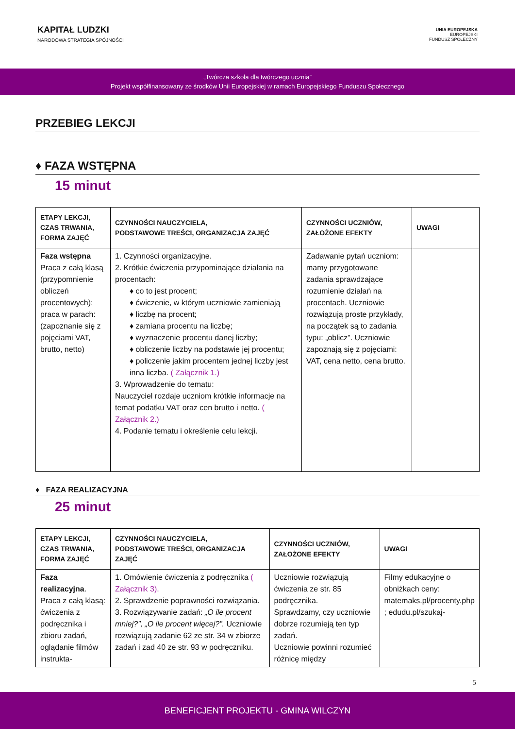KAPITAŁ LUDZKI
NARODOWA STRATEGIA SPÓJNOŚCI
UNIA EUROPEJSKA
EUROPEJSKI
FUNDUSZ SPOŁECZNY
„Twórcza szkoła dla twórczego ucznia”
Projekt współfinansowany ze środków Unii Europejskiej w ramach Europejskiego Funduszu Społecznego
PRZEBIEG LEKCJI
♦ FAZA WSTĘPNA
15 minut
| ETAPY LEKCJI, CZAS TRWANIA, FORMA ZAJĘĆ | CZYNNOŚCI NAUCZYCIELA, PODSTAWOWE TREŚCI, ORGANIZACJA ZAJĘĆ | CZYNNOŚCI UCZNIÓW, ZAŁOŻONE EFEKTY | UWAGI |
| --- | --- | --- | --- |
| Faza wstępna Praca z całą klasą (przypomnienie obliczeń procentowych); praca w parach: (zapoznanie się z pojęciami VAT, brutto, netto) | 1. Czynności organizacyjne. 2. Krótkie ćwiczenia przypominające działania na procentach: ♦ co to jest procent; ♦ ćwiczenie, w którym uczniowie zamieniają ♦ liczbę na procent; ♦ zamiana procentu na liczbę; ♦ wyznaczenie procentu danej liczby; ♦ obliczenie liczby na podstawie jej procentu; ♦ policzenie jakim procentem jednej liczby jest inna liczba. ( Załącznik 1.) 3. Wprowadzenie do tematu: Nauczyciel rozdaje uczniom krótkie informacje na temat podatku VAT oraz cen brutto i netto. ( Załącznik 2.) 4. Podanie tematu i określenie celu lekcji. | Zadawanie pytań uczniom: mamy przygotowane zadania sprawdzające rozumienie działań na procentach. Uczniowie rozwiązują proste przykłady, na początek są to zadania typu: „oblicz”. Uczniowie zapoznają się z pojęciami: VAT, cena netto, cena brutto. | |
♦ FAZA REALIZACYJNA
25 minut
| ETAPY LEKCJI, CZAS TRWANIA, FORMA ZAJĘĆ | CZYNNOŚCI NAUCZYCIELA, PODSTAWOWE TREŚCI, ORGANIZACJA ZAJĘĆ | CZYNNOŚCI UCZNIÓW, ZAŁOŻONE EFEKTY | UWAGI |
| --- | --- | --- | --- |
| Faza realizacyjna . Praca z całą klasą: ćwiczenia z podręcznika i zbioru zadań, oglądanie filmów instrukta- | 1. Omówienie ćwiczenia z podręcznika ( Załącznik 3). 2. Sprawdzenie poprawności rozwiązania. 3. Rozwiązywanie zadań: „O ile procent mniej?”, „O ile procent więcej?”. Uczniowie rozwiązują zadanie 62 ze str. 34 w zbiorze zadań i zad 40 ze str. 93 w podręczniku. | Uczniowie rozwiązują ćwiczenia ze str. 85 podręcznika. Sprawdzamy, czy uczniowie dobrze rozumieją ten typ zadań. Uczniowie powinni rozumieć różnicę między | Filmy edukacyjne o obniżkach ceny: matemaks.pl/procenty.php ; edudu.pl/szukaj- |
5
BENEFICJENT PROJEKTU - GMINA WILCZYN